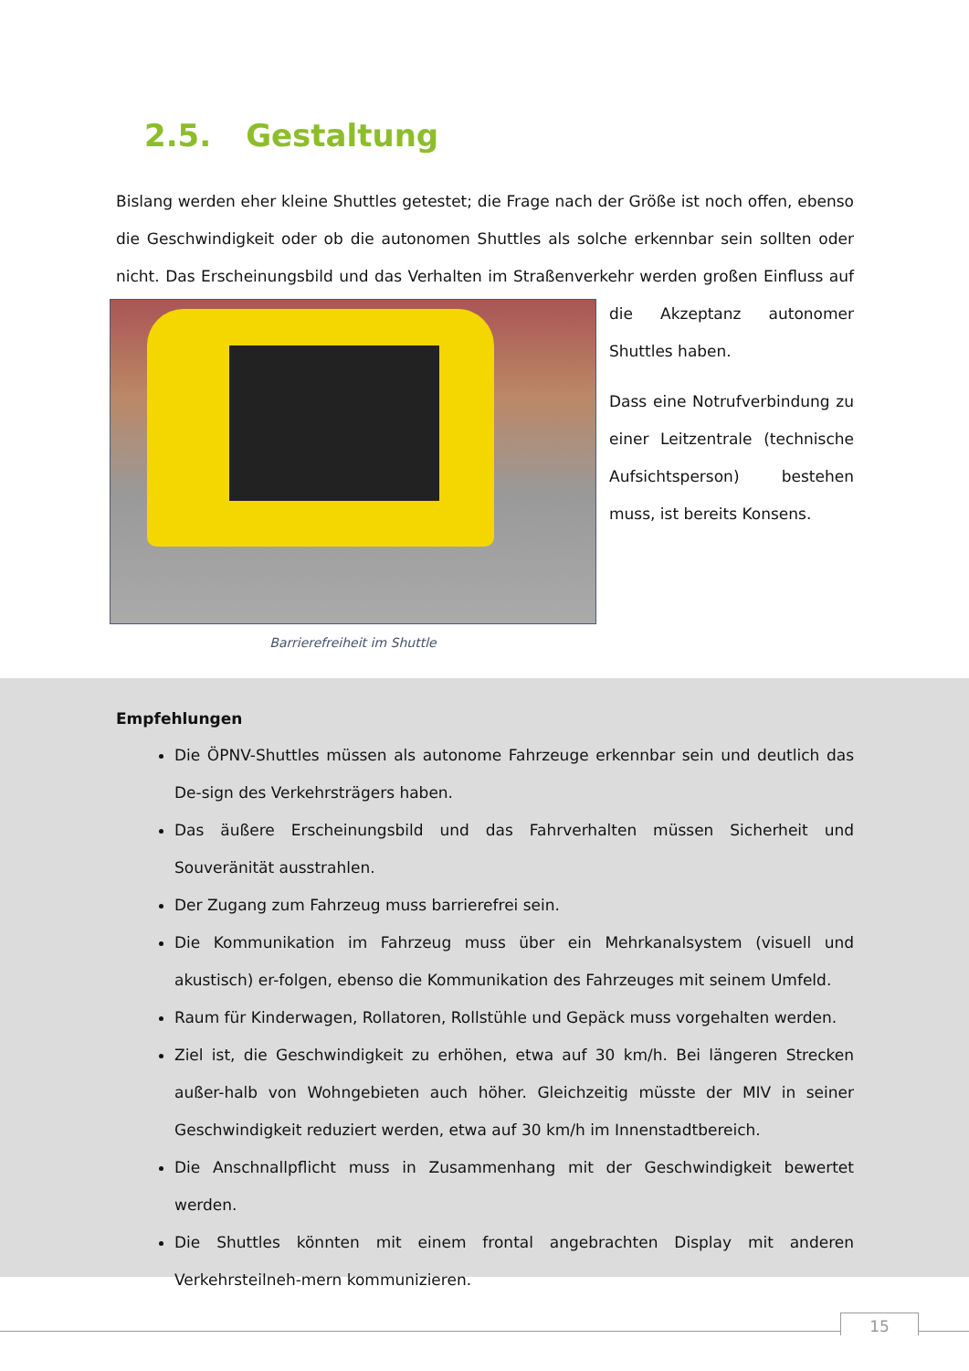2.5. Gestaltung
Bislang werden eher kleine Shuttles getestet; die Frage nach der Größe ist noch offen, ebenso die Geschwindigkeit oder ob die autonomen Shuttles als solche erkennbar sein sollten oder nicht. Das Erscheinungsbild und das Verhalten im Straßenverkehr werden großen Einfluss auf die Akzeptanz
Barrierefreiheit im Shuttle
autonomer Shuttles haben.
Dass eine Notrufverbindung zu einer Leitzentrale (technische Aufsichtsperson) bestehen muss, ist bereits Konsens.
Empfehlungen
Die ÖPNV-Shuttles müssen als autonome Fahrzeuge erkennbar sein und deutlich das De-sign des Verkehrsträgers haben.
Das äußere Erscheinungsbild und das Fahrverhalten müssen Sicherheit und Souveränität ausstrahlen.
Der Zugang zum Fahrzeug muss barrierefrei sein.
Die Kommunikation im Fahrzeug muss über ein Mehrkanalsystem (visuell und akustisch) er-folgen, ebenso die Kommunikation des Fahrzeuges mit seinem Umfeld.
Raum für Kinderwagen, Rollatoren, Rollstühle und Gepäck muss vorgehalten werden.
Ziel ist, die Geschwindigkeit zu erhöhen, etwa auf 30 km/h. Bei längeren Strecken außer-halb von Wohngebieten auch höher. Gleichzeitig müsste der MIV in seiner Geschwindigkeit reduziert werden, etwa auf 30 km/h im Innenstadtbereich.
Die Anschnallpflicht muss in Zusammenhang mit der Geschwindigkeit bewertet werden.
Die Shuttles könnten mit einem frontal angebrachten Display mit anderen Verkehrsteilneh-mern kommunizieren.
15